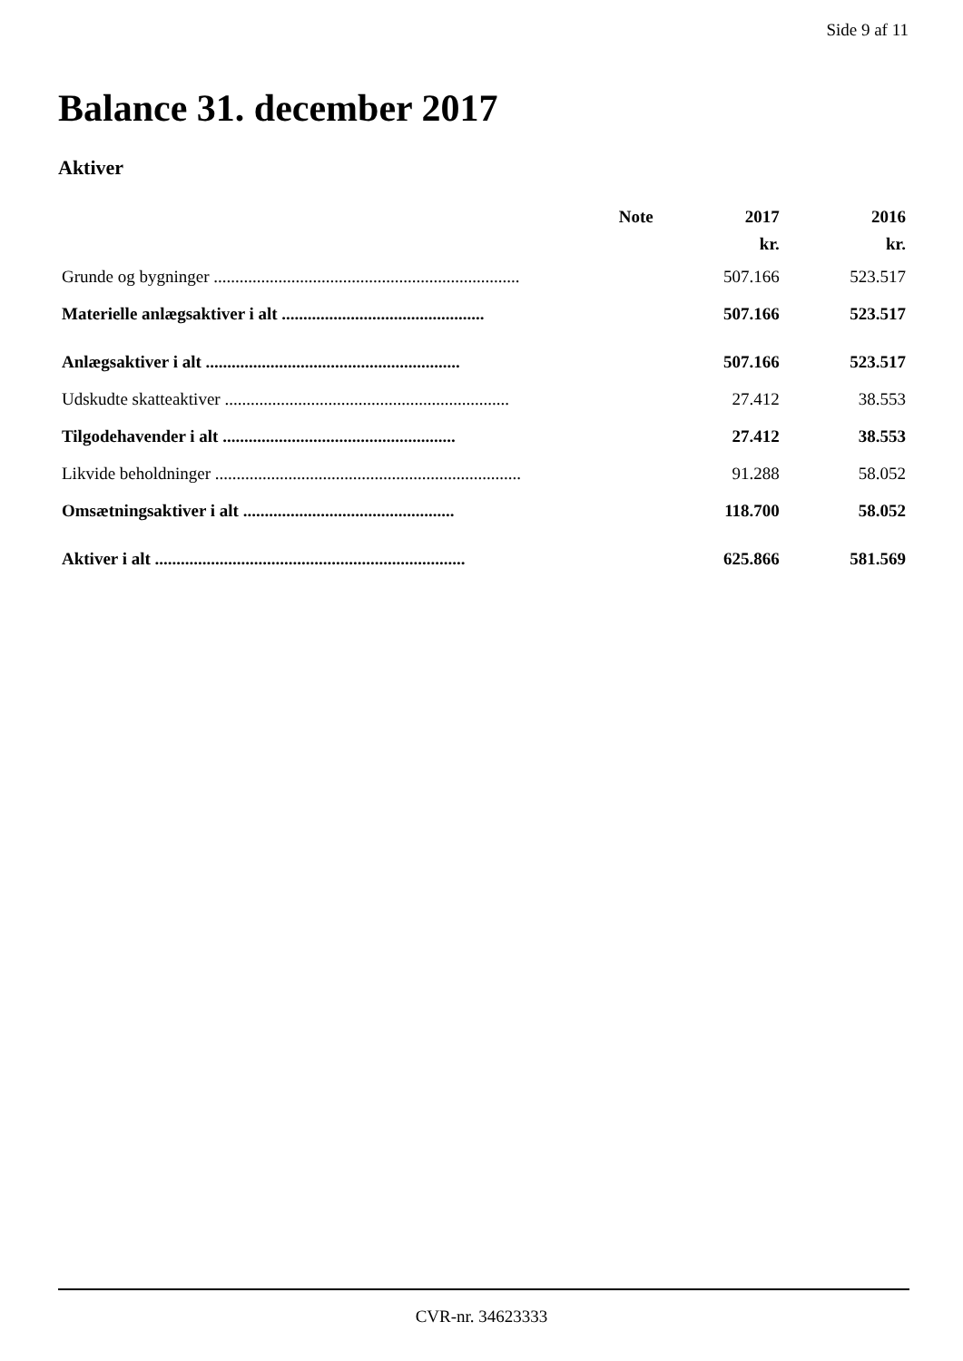Side 9 af 11
Balance 31. december 2017
Aktiver
| | Note | 2017 | 2016 |
| --- | --- | --- | --- |
| | | kr. | kr. |
| Grunde og bygninger ....................................................................... | | 507.166 | 523.517 |
| Materielle anlægsaktiver i alt ............................................... | | 507.166 | 523.517 |
| Anlægsaktiver i alt ........................................................... | | 507.166 | 523.517 |
| Udskudte skatteaktiver .................................................................. | | 27.412 | 38.553 |
| Tilgodehavender i alt ...................................................... | | 27.412 | 38.553 |
| Likvide beholdninger ....................................................................... | | 91.288 | 58.052 |
| Omsætningsaktiver i alt ................................................. | | 118.700 | 58.052 |
| Aktiver i alt ........................................................................ | | 625.866 | 581.569 |
CVR-nr. 34623333